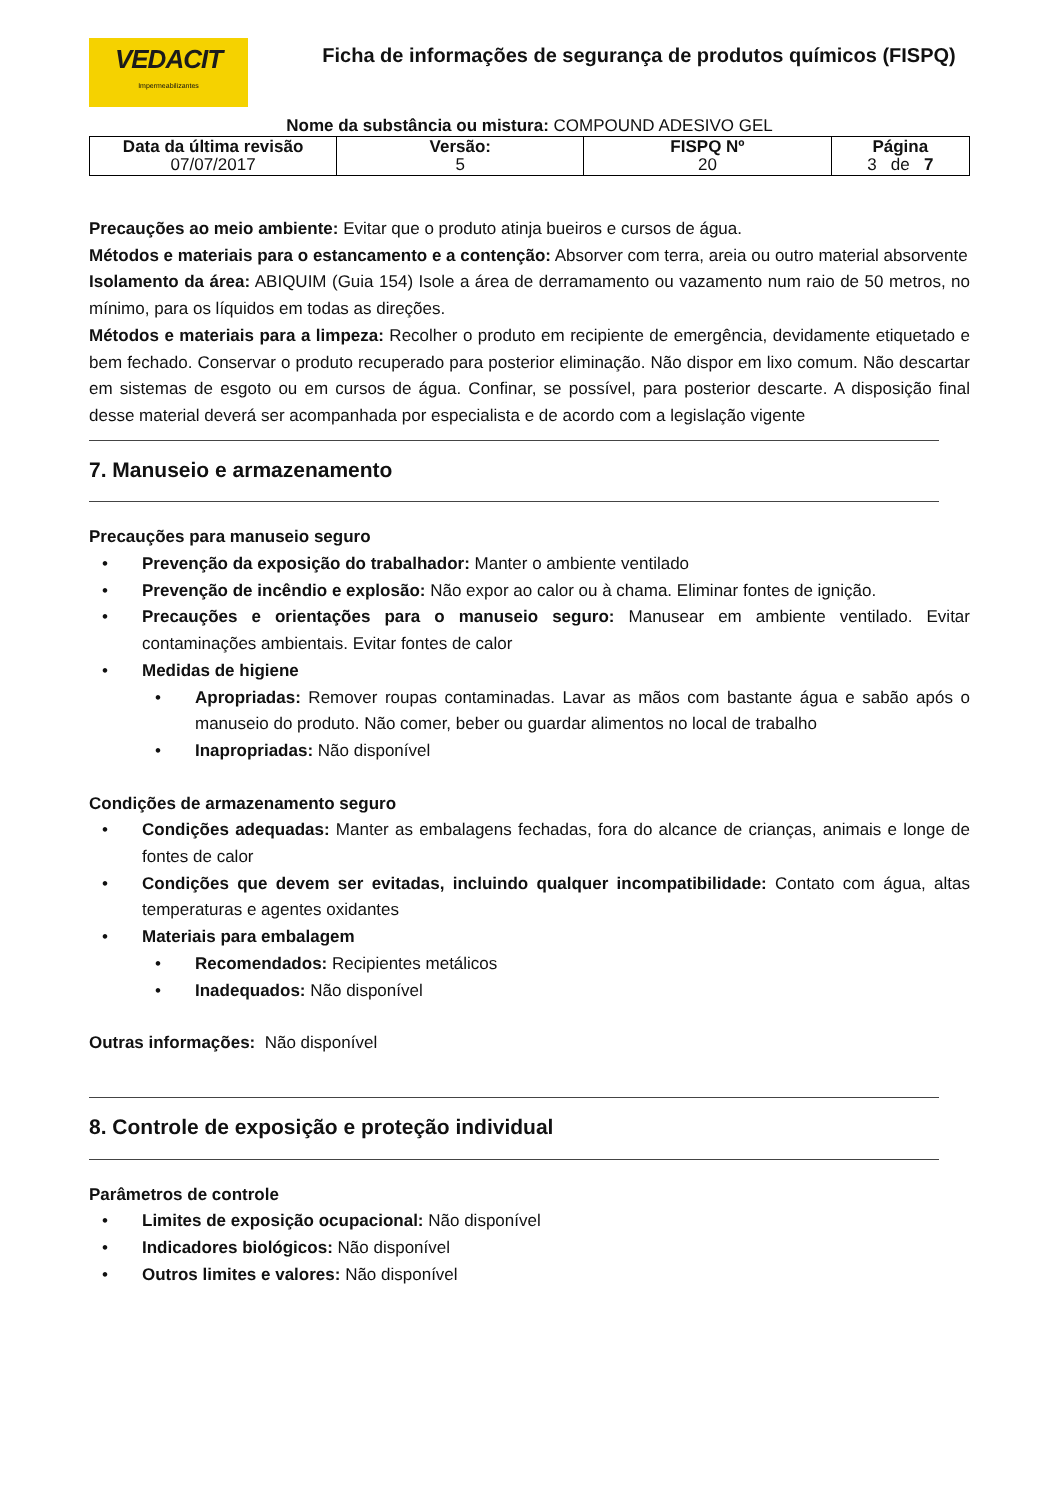VEDACIT
Impermeabilizantes
Ficha de informações de segurança de produtos químicos (FISPQ)
Nome da substância ou mistura: COMPOUND ADESIVO GEL
| Data da última revisão 07/07/2017 | Versão: 5 | FISPQ Nº 20 | Página 3 de 7 |
Precauções ao meio ambiente: Evitar que o produto atinja bueiros e cursos de água.
Métodos e materiais para o estancamento e a contenção: Absorver com terra, areia ou outro material absorvente
Isolamento da área: ABIQUIM (Guia 154) Isole a área de derramamento ou vazamento num raio de 50 metros, no mínimo, para os líquidos em todas as direções.
Métodos e materiais para a limpeza: Recolher o produto em recipiente de emergência, devidamente etiquetado e bem fechado. Conservar o produto recuperado para posterior eliminação. Não dispor em lixo comum. Não descartar em sistemas de esgoto ou em cursos de água. Confinar, se possível, para posterior descarte. A disposição final desse material deverá ser acompanhada por especialista e de acordo com a legislação vigente
7. Manuseio e armazenamento
Precauções para manuseio seguro
Prevenção da exposição do trabalhador: Manter o ambiente ventilado
Prevenção de incêndio e explosão: Não expor ao calor ou à chama. Eliminar fontes de ignição.
Precauções e orientações para o manuseio seguro: Manusear em ambiente ventilado. Evitar contaminações ambientais. Evitar fontes de calor
Medidas de higiene
Apropriadas: Remover roupas contaminadas. Lavar as mãos com bastante água e sabão após o manuseio do produto. Não comer, beber ou guardar alimentos no local de trabalho
Inapropriadas: Não disponível
Condições de armazenamento seguro
Condições adequadas: Manter as embalagens fechadas, fora do alcance de crianças, animais e longe de fontes de calor
Condições que devem ser evitadas, incluindo qualquer incompatibilidade: Contato com água, altas temperaturas e agentes oxidantes
Materiais para embalagem
Recomendados: Recipientes metálicos
Inadequados: Não disponível
Outras informações: Não disponível
8. Controle de exposição e proteção individual
Parâmetros de controle
Limites de exposição ocupacional: Não disponível
Indicadores biológicos: Não disponível
Outros limites e valores: Não disponível